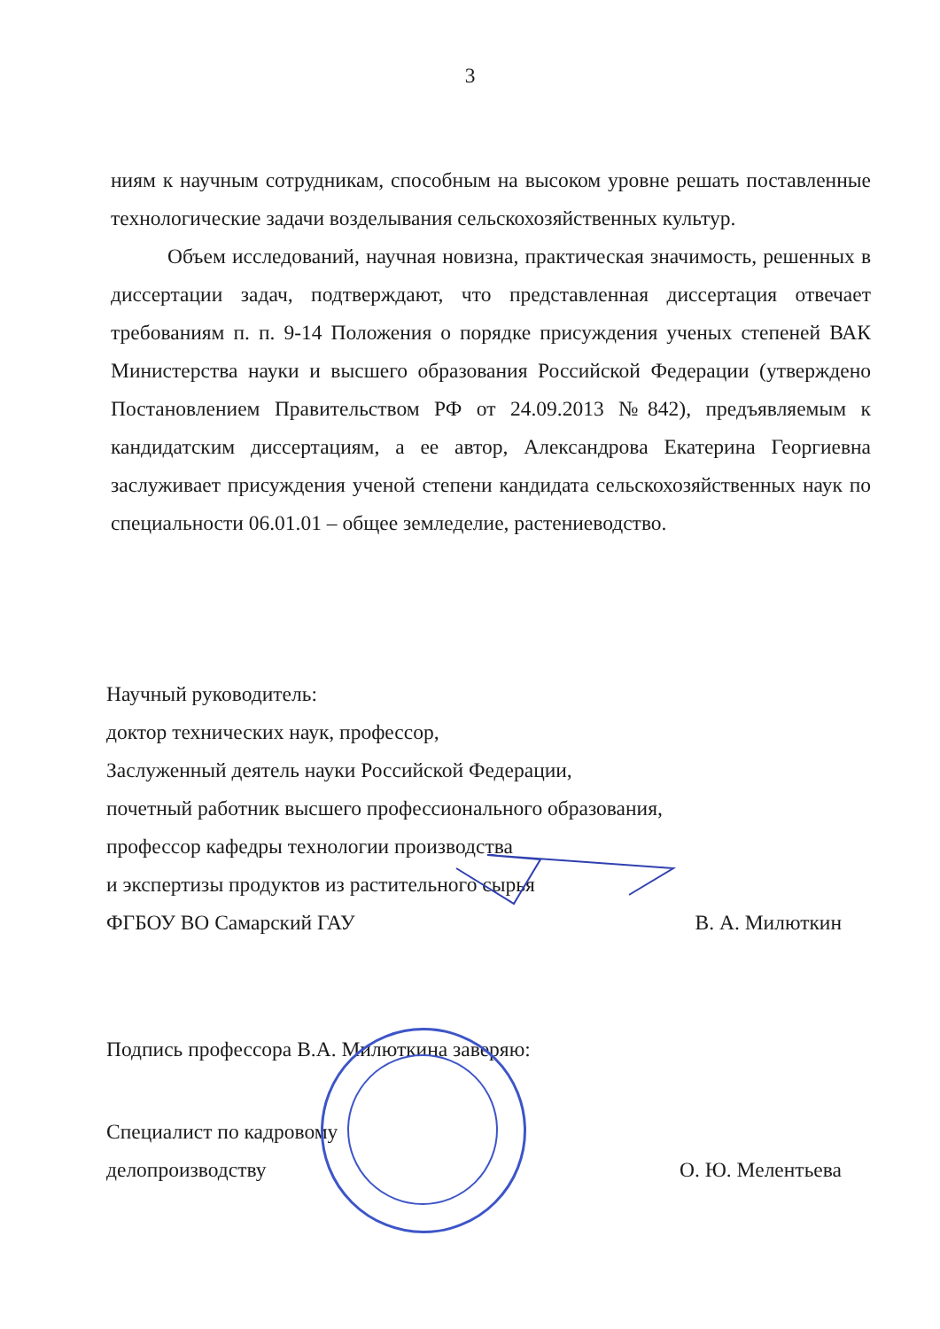3
ниям к научным сотрудникам, способным на высоком уровне решать поставленные технологические задачи возделывания сельскохозяйственных культур.
Объем исследований, научная новизна, практическая значимость, решенных в диссертации задач, подтверждают, что представленная диссертация отвечает требованиям п. п. 9-14 Положения о порядке присуждения ученых степеней ВАК Министерства науки и высшего образования Российской Федерации (утверждено Постановлением Правительством РФ от 24.09.2013 №842), предъявляемым к кандидатским диссертациям, а ее автор, Александрова Екатерина Георгиевна заслуживает присуждения ученой степени кандидата сельскохозяйственных наук по специальности 06.01.01 – общее земледелие, растениеводство.
Научный руководитель:
доктор технических наук, профессор,
Заслуженный деятель науки Российской Федерации,
почетный работник высшего профессионального образования,
профессор кафедры технологии производства
и экспертизы продуктов из растительного сырья
ФГБОУ ВО Самарский ГАУ В. А. Милюткин
Подпись профессора В.А. Милюткина заверяю:
Специалист по кадровому
делопроизводству О. Ю. Мелентьева